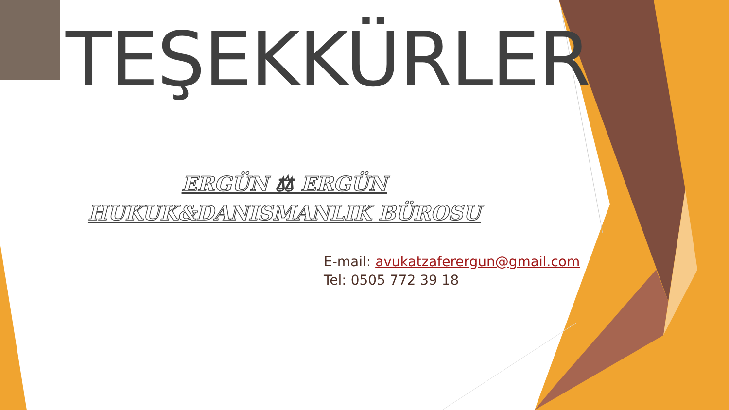TEŞEKKÜRLER
ERGÜN ⚖ ERGÜN
HUKUK&DANISMANLIK BÜROSU
E-mail: avukatzaferergun@gmail.com
Tel: 0505 772 39 18